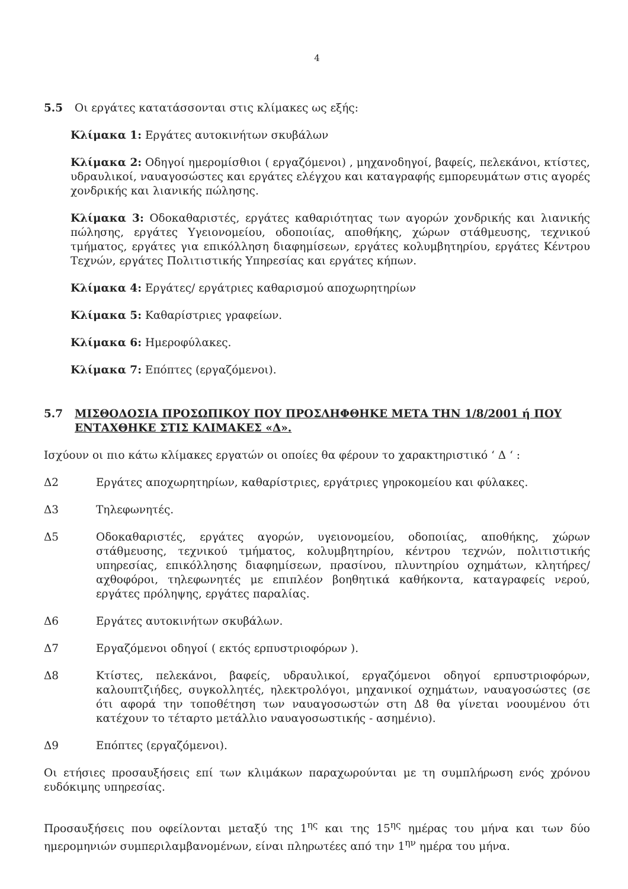4
5.5 Οι εργάτες κατατάσσονται στις κλίμακες ως εξής:
Κλίμακα 1: Εργάτες αυτοκινήτων σκυβάλων
Κλίμακα 2: Οδηγοί ημερομίσθιοι ( εργαζόμενοι) , μηχανοδηγοί, βαφείς, πελεκάνοι, κτίστες, υδραυλικοί, ναυαγοσώστες και εργάτες ελέγχου και καταγραφής εμπορευμάτων στις αγορές χονδρικής και λιανικής πώλησης.
Κλίμακα 3: Οδοκαθαριστές, εργάτες καθαριότητας των αγορών χονδρικής και λιανικής πώλησης, εργάτες Υγειονομείου, οδοποιίας, αποθήκης, χώρων στάθμευσης, τεχνικού τμήματος, εργάτες για επικόλληση διαφημίσεων, εργάτες κολυμβητηρίου, εργάτες Κέντρου Τεχνών, εργάτες Πολιτιστικής Υπηρεσίας και εργάτες κήπων.
Κλίμακα 4: Εργάτες/ εργάτριες καθαρισμού αποχωρητηρίων
Κλίμακα 5: Καθαρίστριες γραφείων.
Κλίμακα 6: Ημεροφύλακες.
Κλίμακα 7: Επόπτες (εργαζόμενοι).
5.7 ΜΙΣΘΟΔΟΣΙΑ ΠΡΟΣΩΠΙΚΟΥ ΠΟΥ ΠΡΟΣΛΗΦΘΗΚΕ ΜΕΤΑ ΤΗΝ 1/8/2001 ή ΠΟΥ ΕΝΤΑΧΘΗΚΕ ΣΤΙΣ ΚΛΙΜΑΚΕΣ «Δ».
Ισχύουν οι πιο κάτω κλίμακες εργατών οι οποίες θα φέρουν το χαρακτηριστικό ‘ Δ ‘ :
Δ2 Εργάτες αποχωρητηρίων, καθαρίστριες, εργάτριες γηροκομείου και φύλακες.
Δ3 Τηλεφωνητές.
Δ5 Οδοκαθαριστές, εργάτες αγορών, υγειονομείου, οδοποιίας, αποθήκης, χώρων στάθμευσης, τεχνικού τμήματος, κολυμβητηρίου, κέντρου τεχνών, πολιτιστικής υπηρεσίας, επικόλλησης διαφημίσεων, πρασίνου, πλυντηρίου οχημάτων, κλητήρες/ αχθοφόροι, τηλεφωνητές με επιπλέον βοηθητικά καθήκοντα, καταγραφείς νερού, εργάτες πρόληψης, εργάτες παραλίας.
Δ6 Εργάτες αυτοκινήτων σκυβάλων.
Δ7 Εργαζόμενοι οδηγοί ( εκτός ερπυστριοφόρων ).
Δ8 Κτίστες, πελεκάνοι, βαφείς, υδραυλικοί, εργαζόμενοι οδηγοί ερπυστριοφόρων, καλουπτζιήδες, συγκολλητές, ηλεκτρολόγοι, μηχανικοί οχημάτων, ναυαγοσώστες (σε ότι αφορά την τοποθέτηση των ναυαγοσωστών στη Δ8 θα γίνεται νοουμένου ότι κατέχουν το τέταρτο μετάλλιο ναυαγοσωστικής - ασημένιο).
Δ9 Επόπτες (εργαζόμενοι).
Οι ετήσιες προσαυξήσεις επί των κλιμάκων παραχωρούνται με τη συμπλήρωση ενός χρόνου ευδόκιμης υπηρεσίας.
Προσαυξήσεις που οφείλονται μεταξύ της 1<sup>ης</sup> και της 15<sup>ης</sup> ημέρας του μήνα και των δύο ημερομηνιών συμπεριλαμβανομένων, είναι πληρωτέες από την 1<sup>ην</sup> ημέρα του μήνα.